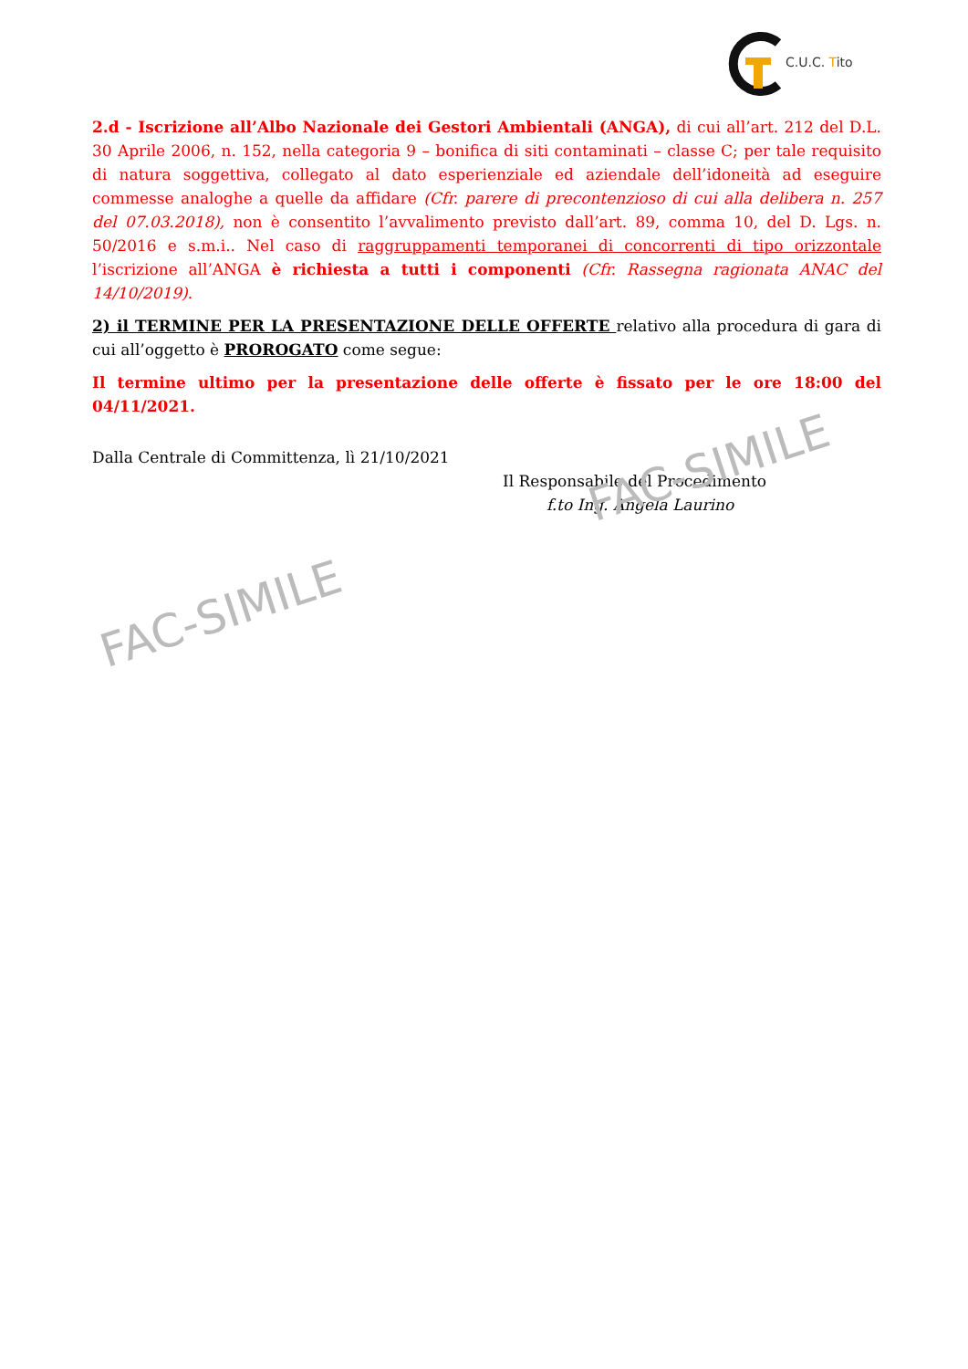C.U.C. Tito
2.d - Iscrizione all’Albo Nazionale dei Gestori Ambientali (ANGA), di cui all’art. 212 del D.L. 30 Aprile 2006, n. 152, nella categoria 9 – bonifica di siti contaminati – classe C; per tale requisito di natura soggettiva, collegato al dato esperienziale ed aziendale dell’idoneità ad eseguire commesse analoghe a quelle da affidare (Cfr. parere di precontenzioso di cui alla delibera n. 257 del 07.03.2018), non è consentito l’avvalimento previsto dall’art. 89, comma 10, del D. Lgs. n. 50/2016 e s.m.i.. Nel caso di raggruppamenti temporanei di concorrenti di tipo orizzontale l’iscrizione all’ANGA è richiesta a tutti i componenti (Cfr. Rassegna ragionata ANAC del 14/10/2019).
2) il TERMINE PER LA PRESENTAZIONE DELLE OFFERTE relativo alla procedura di gara di cui all’oggetto è PROROGATO come segue:
Il termine ultimo per la presentazione delle offerte è fissato per le ore 18:00 del 04/11/2021.
Dalla Centrale di Committenza, lì 21/10/2021
Il Responsabile del Procedimento
f.to Ing. Angela Laurino
FAC-SIMILE
FAC-SIMILE